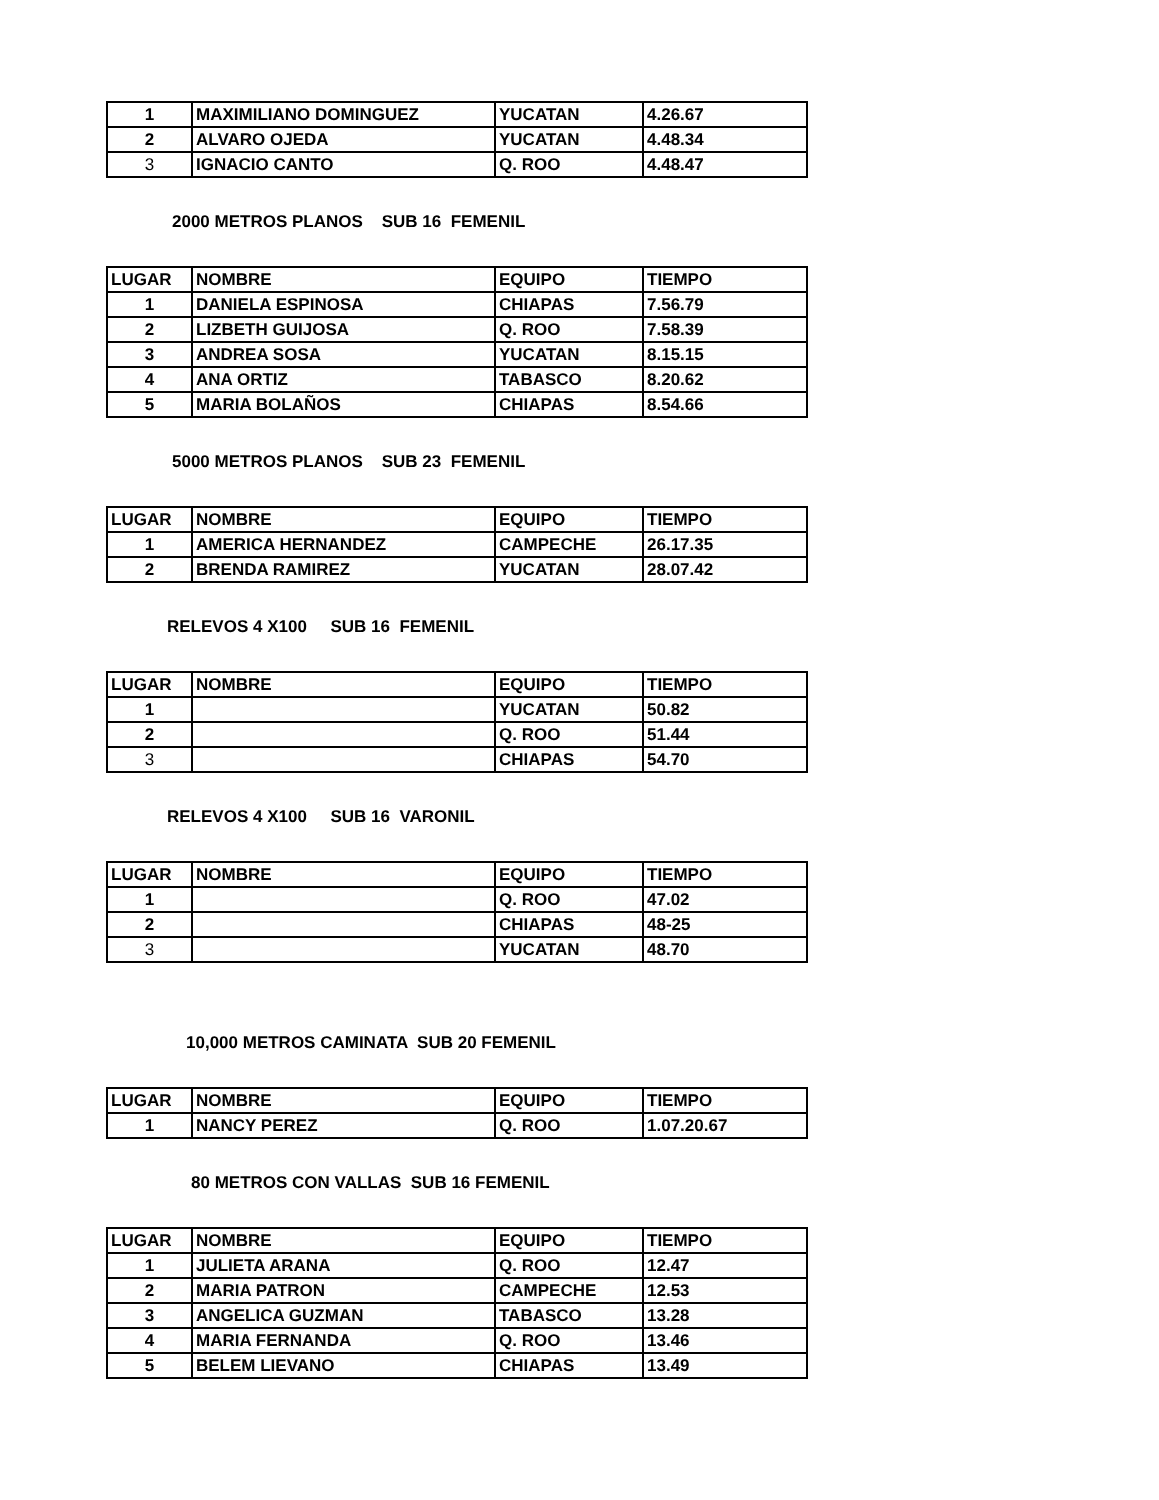| 1 | MAXIMILIANO DOMINGUEZ | YUCATAN | 4.26.67 |
| 2 | ALVARO OJEDA | YUCATAN | 4.48.34 |
| 3 | IGNACIO CANTO | Q. ROO | 4.48.47 |
2000 METROS PLANOS SUB 16 FEMENIL
| LUGAR | NOMBRE | EQUIPO | TIEMPO |
| --- | --- | --- | --- |
| 1 | DANIELA ESPINOSA | CHIAPAS | 7.56.79 |
| 2 | LIZBETH GUIJOSA | Q. ROO | 7.58.39 |
| 3 | ANDREA SOSA | YUCATAN | 8.15.15 |
| 4 | ANA ORTIZ | TABASCO | 8.20.62 |
| 5 | MARIA BOLAÑOS | CHIAPAS | 8.54.66 |
5000 METROS PLANOS SUB 23 FEMENIL
| LUGAR | NOMBRE | EQUIPO | TIEMPO |
| --- | --- | --- | --- |
| 1 | AMERICA HERNANDEZ | CAMPECHE | 26.17.35 |
| 2 | BRENDA RAMIREZ | YUCATAN | 28.07.42 |
RELEVOS 4 X100 SUB 16 FEMENIL
| LUGAR | NOMBRE | EQUIPO | TIEMPO |
| --- | --- | --- | --- |
| 1 | | YUCATAN | 50.82 |
| 2 | | Q. ROO | 51.44 |
| 3 | | CHIAPAS | 54.70 |
RELEVOS 4 X100 SUB 16 VARONIL
| LUGAR | NOMBRE | EQUIPO | TIEMPO |
| --- | --- | --- | --- |
| 1 | | Q. ROO | 47.02 |
| 2 | | CHIAPAS | 48-25 |
| 3 | | YUCATAN | 48.70 |
10,000 METROS CAMINATA SUB 20 FEMENIL
| LUGAR | NOMBRE | EQUIPO | TIEMPO |
| --- | --- | --- | --- |
| 1 | NANCY PEREZ | Q. ROO | 1.07.20.67 |
80 METROS CON VALLAS SUB 16 FEMENIL
| LUGAR | NOMBRE | EQUIPO | TIEMPO |
| --- | --- | --- | --- |
| 1 | JULIETA ARANA | Q. ROO | 12.47 |
| 2 | MARIA PATRON | CAMPECHE | 12.53 |
| 3 | ANGELICA GUZMAN | TABASCO | 13.28 |
| 4 | MARIA FERNANDA | Q. ROO | 13.46 |
| 5 | BELEM LIEVANO | CHIAPAS | 13.49 |